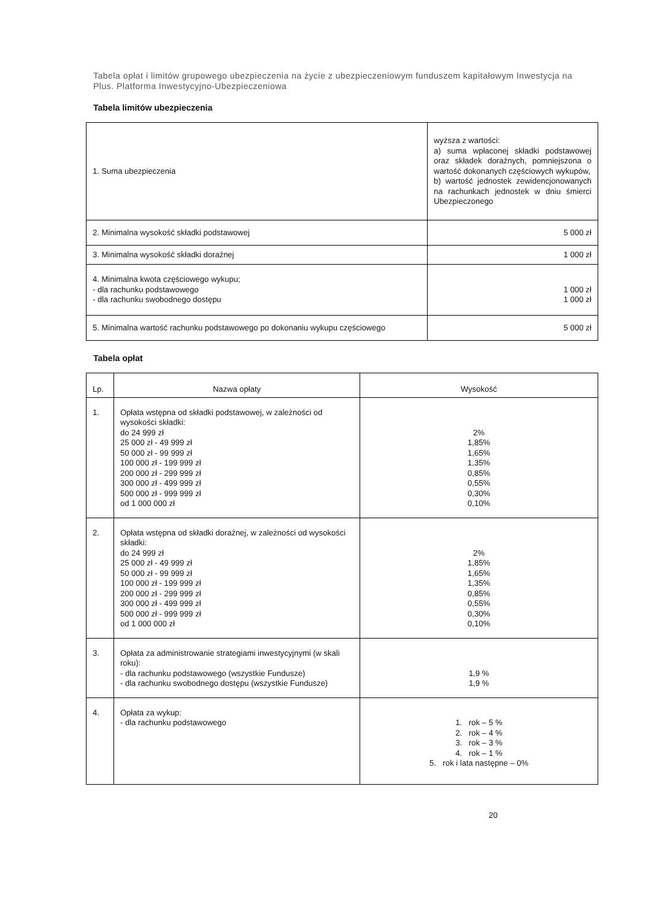Tabela opłat i limitów grupowego ubezpieczenia na życie z ubezpieczeniowym funduszem kapitałowym Inwestycja na Plus. Platforma Inwestycyjno-Ubezpieczeniowa
Tabela limitów ubezpieczenia
| 1. Suma ubezpieczenia | wyższa z wartości: a) suma wpłaconej składki podstawowej oraz składek doraźnych, pomniejszona o wartość dokonanych częściowych wykupów, b) wartość jednostek zewidencjonowanych na rachunkach jednostek w dniu śmierci Ubezpieczonego |
| 2. Minimalna wysokość składki podstawowej | 5 000 zł |
| 3. Minimalna wysokość składki doraźnej | 1 000 zł |
| 4. Minimalna kwota częściowego wykupu; - dla rachunku podstawowego - dla rachunku swobodnego dostępu | 1 000 zł 1 000 zł |
| 5. Minimalna wartość rachunku podstawowego po dokonaniu wykupu częściowego | 5 000 zł |
Tabela opłat
| Lp. | Nazwa opłaty | Wysokość |
| --- | --- | --- |
| 1. | Opłata wstępna od składki podstawowej, w zależności od wysokości składki: do 24 999 zł 25 000 zł - 49 999 zł 50 000 zł - 99 999 zł 100 000 zł - 199 999 zł 200 000 zł - 299 999 zł 300 000 zł - 499 999 zł 500 000 zł - 999 999 zł od 1 000 000 zł | 2% 1,85% 1,65% 1,35% 0,85% 0,55% 0,30% 0,10% |
| 2. | Opłata wstępna od składki doraźnej, w zależności od wysokości składki: do 24 999 zł 25 000 zł - 49 999 zł 50 000 zł - 99 999 zł 100 000 zł - 199 999 zł 200 000 zł - 299 999 zł 300 000 zł - 499 999 zł 500 000 zł - 999 999 zł od 1 000 000 zł | 2% 1,85% 1,65% 1,35% 0,85% 0,55% 0,30% 0,10% |
| 3. | Opłata za administrowanie strategiami inwestycyjnymi (w skali roku): - dla rachunku podstawowego (wszystkie Fundusze) - dla rachunku swobodnego dostępu (wszystkie Fundusze) | 1,9 % 1,9 % |
| 4. | Opłata za wykup: - dla rachunku podstawowego | 1. rok – 5 % 2. rok – 4 % 3. rok – 3 % 4. rok – 1 % 5. rok i lata następne – 0% |
20